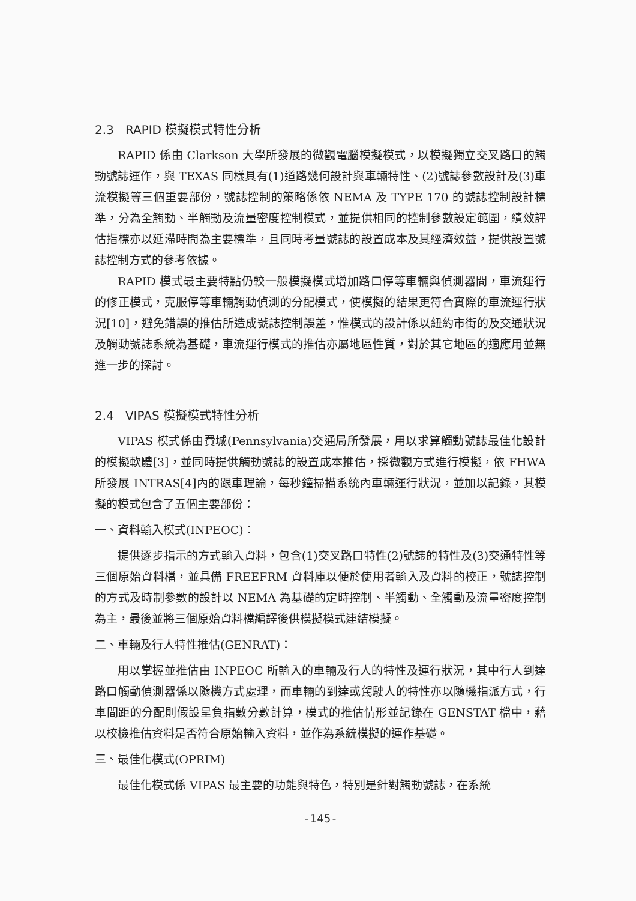2.3 RAPID 模擬模式特性分析
RAPID 係由 Clarkson 大學所發展的微觀電腦模擬模式，以模擬獨立交叉路口的觸動號誌運作，與 TEXAS 同樣具有(1)道路幾何設計與車輛特性、(2)號誌參數設計及(3)車流模擬等三個重要部份，號誌控制的策略係依 NEMA 及 TYPE 170 的號誌控制設計標準，分為全觸動、半觸動及流量密度控制模式，並提供相同的控制參數設定範圍，績效評估指標亦以延滯時間為主要標準，且同時考量號誌的設置成本及其經濟效益，提供設置號誌控制方式的參考依據。
RAPID 模式最主要特點仍較一般模擬模式增加路口停等車輛與偵測器間，車流運行的修正模式，克服停等車輛觸動偵測的分配模式，使模擬的結果更符合實際的車流運行狀況[10]，避免錯誤的推估所造成號誌控制誤差，惟模式的設計係以紐約市街的及交通狀況及觸動號誌系統為基礎，車流運行模式的推估亦屬地區性質，對於其它地區的適應用並無進一步的探討。
2.4 VIPAS 模擬模式特性分析
VIPAS 模式係由費城(Pennsylvania)交通局所發展，用以求算觸動號誌最佳化設計的模擬軟體[3]，並同時提供觸動號誌的設置成本推估，採微觀方式進行模擬，依 FHWA 所發展 INTRAS[4]內的跟車理論，每秒鐘掃描系統內車輛運行狀況，並加以記錄，其模擬的模式包含了五個主要部份：
一、資料輸入模式(INPEOC)：
提供逐步指示的方式輸入資料，包含(1)交叉路口特性(2)號誌的特性及(3)交通特性等三個原始資料檔，並具備 FREEFRM 資料庫以便於使用者輸入及資料的校正，號誌控制的方式及時制參數的設計以 NEMA 為基礎的定時控制、半觸動、全觸動及流量密度控制為主，最後並將三個原始資料檔編譯後供模擬模式連結模擬。
二、車輛及行人特性推估(GENRAT)：
用以掌握並推估由 INPEOC 所輸入的車輛及行人的特性及運行狀況，其中行人到達路口觸動偵測器係以隨機方式處理，而車輛的到達或駕駛人的特性亦以隨機指派方式，行車間距的分配則假設呈負指數分數計算，模式的推估情形並記錄在 GENSTAT 檔中，藉以校檢推估資料是否符合原始輸入資料，並作為系統模擬的運作基礎。
三、最佳化模式(OPRIM)
最佳化模式係 VIPAS 最主要的功能與特色，特別是針對觸動號誌，在系統
-145-